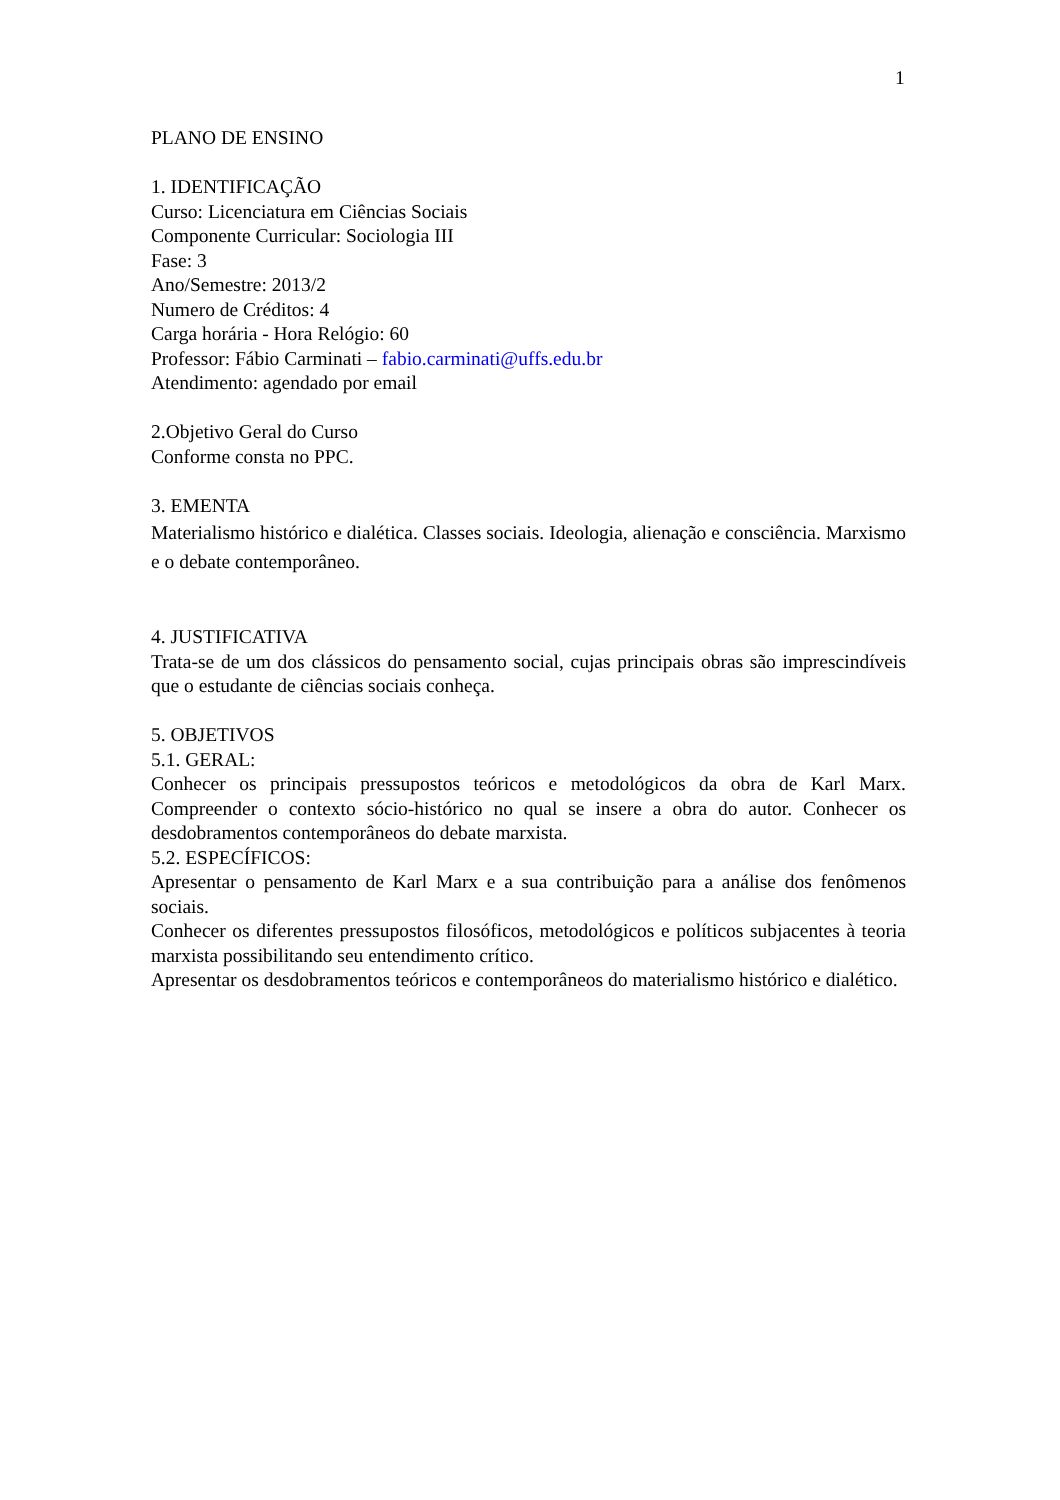1
PLANO DE ENSINO
1. IDENTIFICAÇÃO
Curso: Licenciatura em Ciências Sociais
Componente Curricular: Sociologia III
Fase: 3
Ano/Semestre: 2013/2
Numero de Créditos: 4
Carga horária - Hora Relógio: 60
Professor: Fábio Carminati – fabio.carminati@uffs.edu.br
Atendimento: agendado por email
2.Objetivo Geral do Curso
Conforme consta no PPC.
3. EMENTA
Materialismo histórico e dialética. Classes sociais. Ideologia, alienação e consciência. Marxismo e o debate contemporâneo.
4. JUSTIFICATIVA
Trata-se de um dos clássicos do pensamento social, cujas principais obras são imprescindíveis que o estudante de ciências sociais conheça.
5. OBJETIVOS
5.1. GERAL:
Conhecer os principais pressupostos teóricos e metodológicos da obra de Karl Marx. Compreender o contexto sócio-histórico no qual se insere a obra do autor. Conhecer os desdobramentos contemporâneos do debate marxista.
5.2. ESPECÍFICOS:
Apresentar o pensamento de Karl Marx e a sua contribuição para a análise dos fenômenos sociais.
Conhecer os diferentes pressupostos filosóficos, metodológicos e políticos subjacentes à teoria marxista possibilitando seu entendimento crítico.
Apresentar os desdobramentos teóricos e contemporâneos do materialismo histórico e dialético.